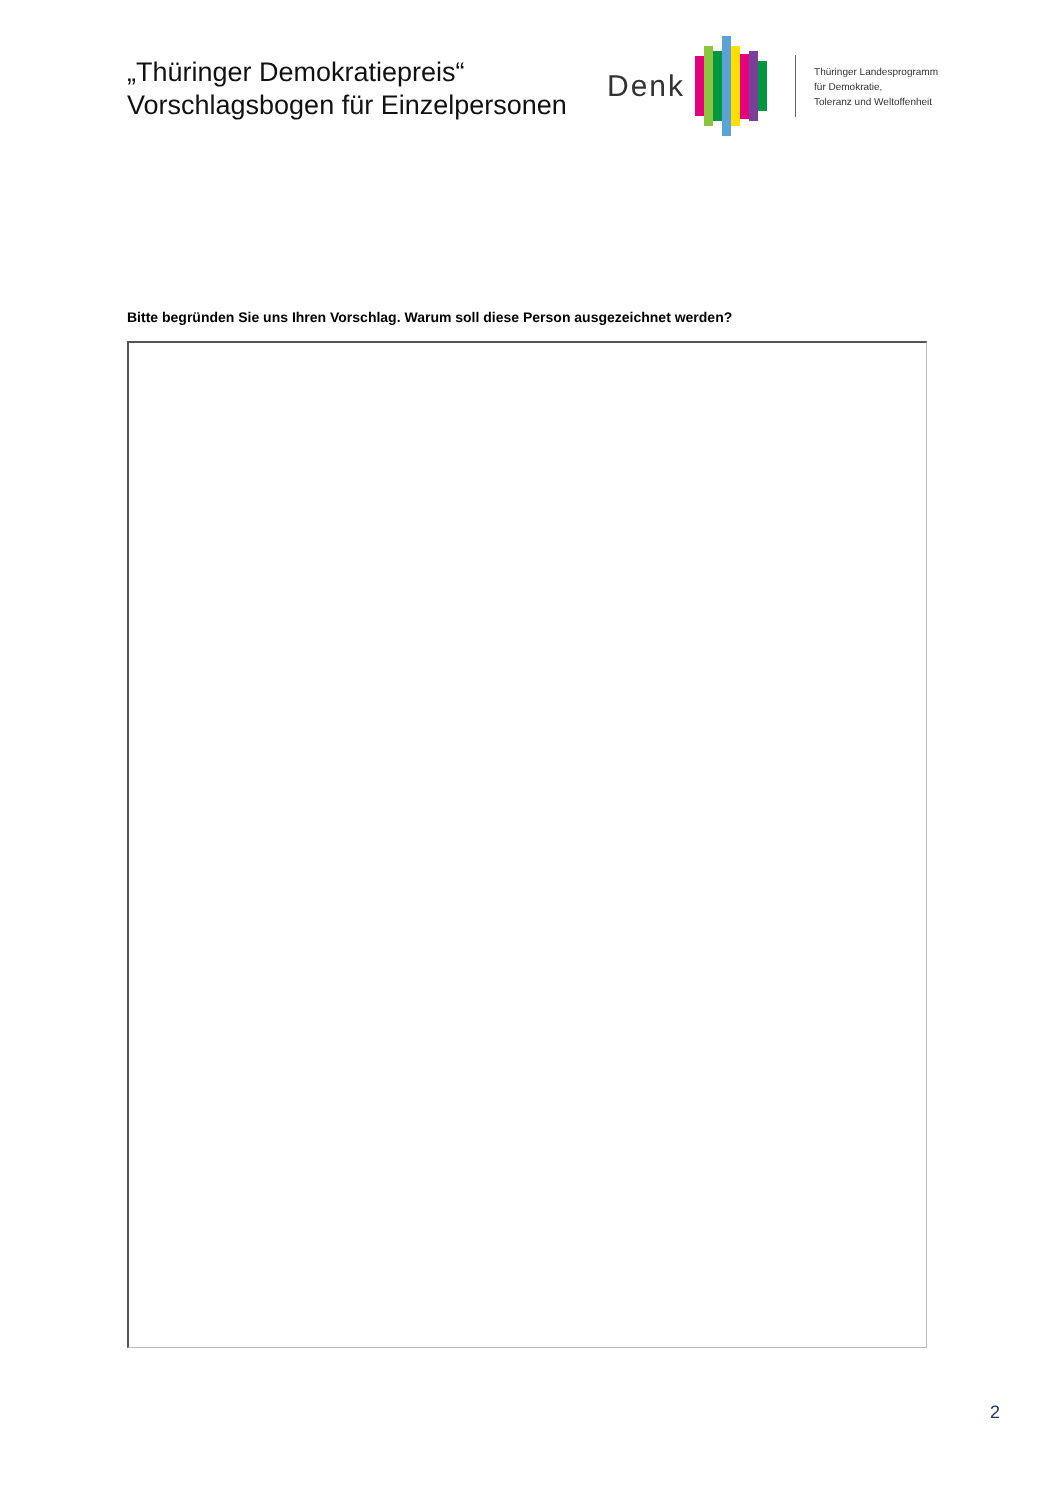„Thüringer Demokratiepreis“
Vorschlagsbogen für Einzelpersonen
Denk
Thüringer Landesprogramm
für Demokratie,
Toleranz und Weltoffenheit
Bitte begründen Sie uns Ihren Vorschlag. Warum soll diese Person ausgezeichnet werden?
2